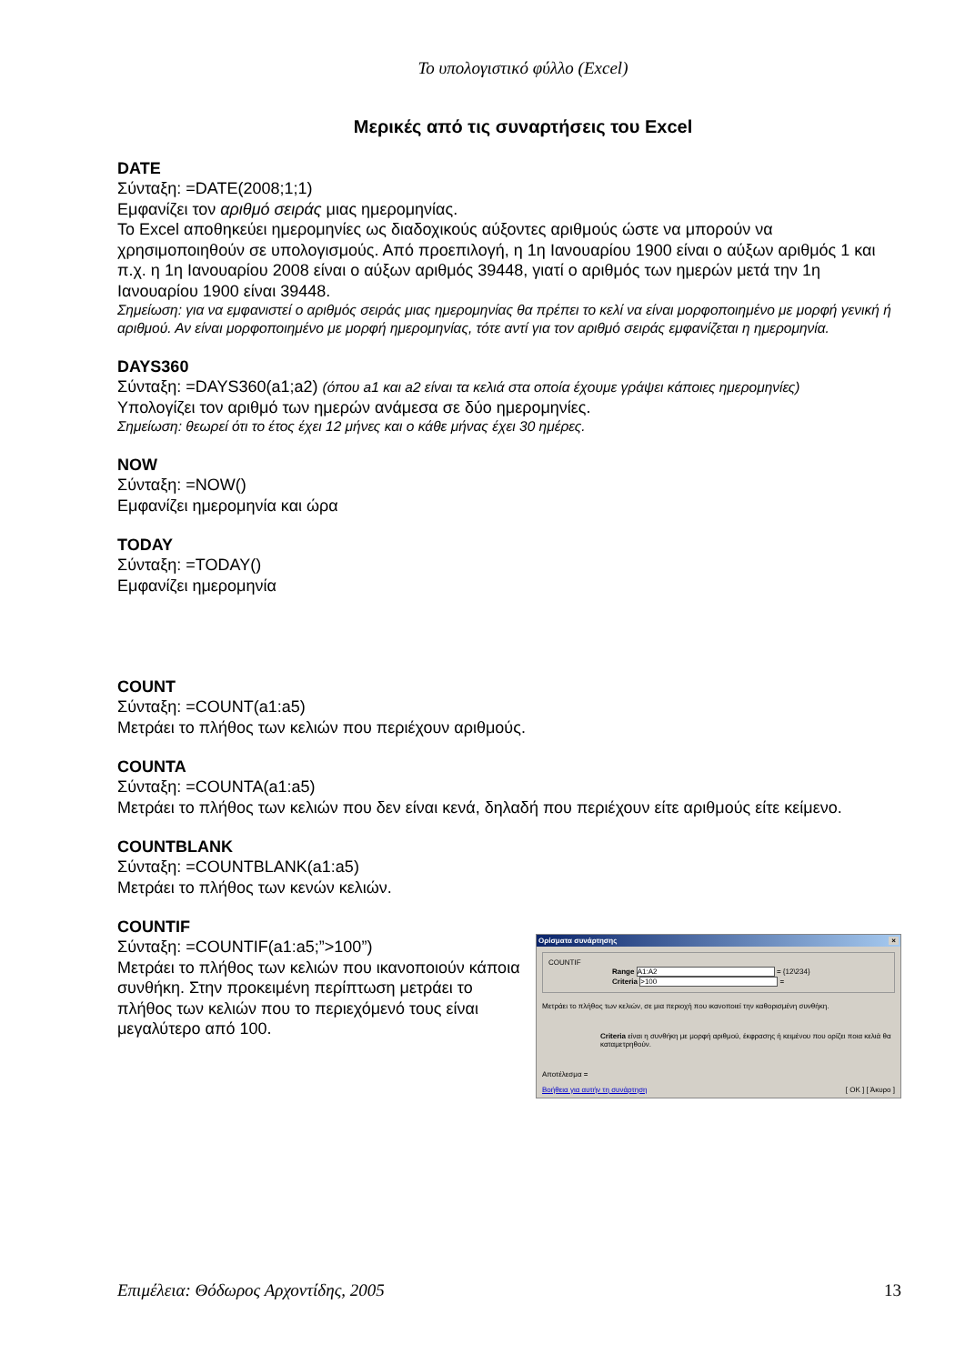Το υπολογιστικό φύλλο (Excel)
Μερικές από τις συναρτήσεις του Excel
DATE
Σύνταξη: =DATE(2008;1;1)
Εμφανίζει τον αριθμό σειράς μιας ημερομηνίας.
Το Excel αποθηκεύει ημερομηνίες ως διαδοχικούς αύξοντες αριθμούς ώστε να μπορούν να χρησιμοποιηθούν σε υπολογισμούς. Από προεπιλογή, η 1η Ιανουαρίου 1900 είναι ο αύξων αριθμός 1 και π.χ. η 1η Ιανουαρίου 2008 είναι ο αύξων αριθμός 39448, γιατί ο αριθμός των ημερών μετά την 1η Ιανουαρίου 1900 είναι 39448.
Σημείωση: για να εμφανιστεί ο αριθμός σειράς μιας ημερομηνίας θα πρέπει το κελί να είναι μορφοποιημένο με μορφή γενική ή αριθμού. Αν είναι μορφοποιημένο με μορφή ημερομηνίας, τότε αντί για τον αριθμό σειράς εμφανίζεται η ημερομηνία.
DAYS360
Σύνταξη: =DAYS360(a1;a2) (όπου a1 και a2 είναι τα κελιά στα οποία έχουμε γράψει κάποιες ημερομηνίες)
Υπολογίζει τον αριθμό των ημερών ανάμεσα σε δύο ημερομηνίες.
Σημείωση: θεωρεί ότι το έτος έχει 12 μήνες και ο κάθε μήνας έχει 30 ημέρες.
NOW
Σύνταξη: =NOW()
Εμφανίζει ημερομηνία και ώρα
TODAY
Σύνταξη: =TODAY()
Εμφανίζει ημερομηνία
COUNT
Σύνταξη: =COUNT(a1:a5)
Μετράει το πλήθος των κελιών που περιέχουν αριθμούς.
COUNTA
Σύνταξη: =COUNTA(a1:a5)
Μετράει το πλήθος των κελιών που δεν είναι κενά, δηλαδή που περιέχουν είτε αριθμούς είτε κείμενο.
COUNTBLANK
Σύνταξη: =COUNTBLANK(a1:a5)
Μετράει το πλήθος των κενών κελιών.
COUNTIF
Σύνταξη: =COUNTIF(a1:a5;”>100”)
Μετράει το πλήθος των κελιών που ικανοποιούν κάποια συνθήκη. Στην προκειμένη περίπτωση μετράει το πλήθος των κελιών που το περιεχόμενό τους είναι μεγαλύτερο από 100.
Ορίσματα συνάρτησης ×
COUNTIF
Range A1:A2 = {12\234}
Criteria >100 =
Μετράει το πλήθος των κελιών, σε μια περιοχή που ικανοποιεί την καθορισμένη συνθήκη.
Criteria είναι η συνθήκη με μορφή αριθμού, έκφρασης ή κειμένου που ορίζει ποια κελιά θα καταμετρηθούν.
Αποτέλεσμα =
Βοήθεια για αυτήν τη συνάρτηση [ OK ] [ Άκυρο ]
Επιμέλεια: Θόδωρος Αρχοντίδης, 2005 13